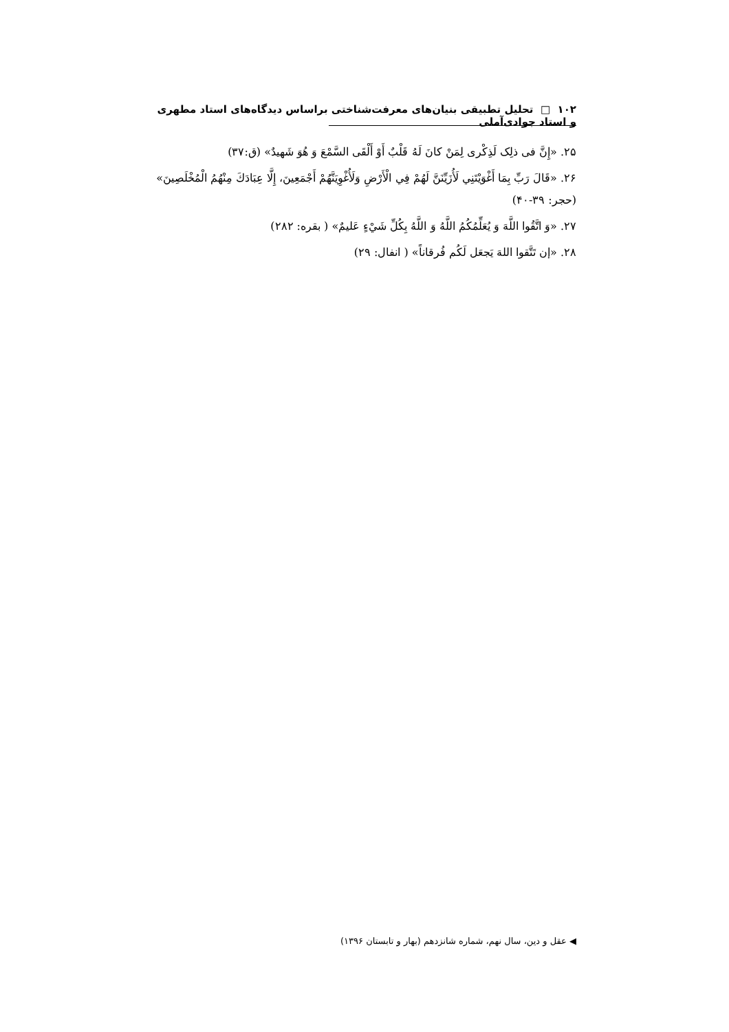۱۰۲ □ تحلیل تطبیقی بنیان‌های معرفت‌شناختی براساس دیدگاه‌های استاد مطهری و استاد جوادی‌آملی
۲۵. «إِنَّ فی ذلِک لَذِکْری لِمَنْ کانَ لَهُ قَلْبٌ أَوْ أَلْقَی السَّمْعَ وَ هُوَ شَهیدٌ» (ق:۳۷)
۲۶. «قَالَ رَبِّ بِمَا أَغْوَيْتَنِي لَأُزَيِّنَنَّ لَهُمْ فِي الْأَرْضِ وَلَأُغْوِيَنَّهُمْ أَجْمَعِينَ، إِلَّا عِبَادَكَ مِنْهُمُ الْمُخْلَصِينَ» (حجر: ۳۹-۴۰)
۲۷. «وَ اتَّقُوا اللَّهَ وَ يُعَلِّمُكُمُ اللَّهُ وَ اللَّهُ بِكُلِّ شَيْءٍ عَليمٌ» ( بقره: ۲۸۲)
۲۸. «إن تَتَّقوا اللهَ يَجعَل لَكُم فُرقاناً» ( انفال: ۲۹)
◀ عقل و دین، سال نهم، شماره شانزدهم (بهار و تابستان ۱۳۹۶)